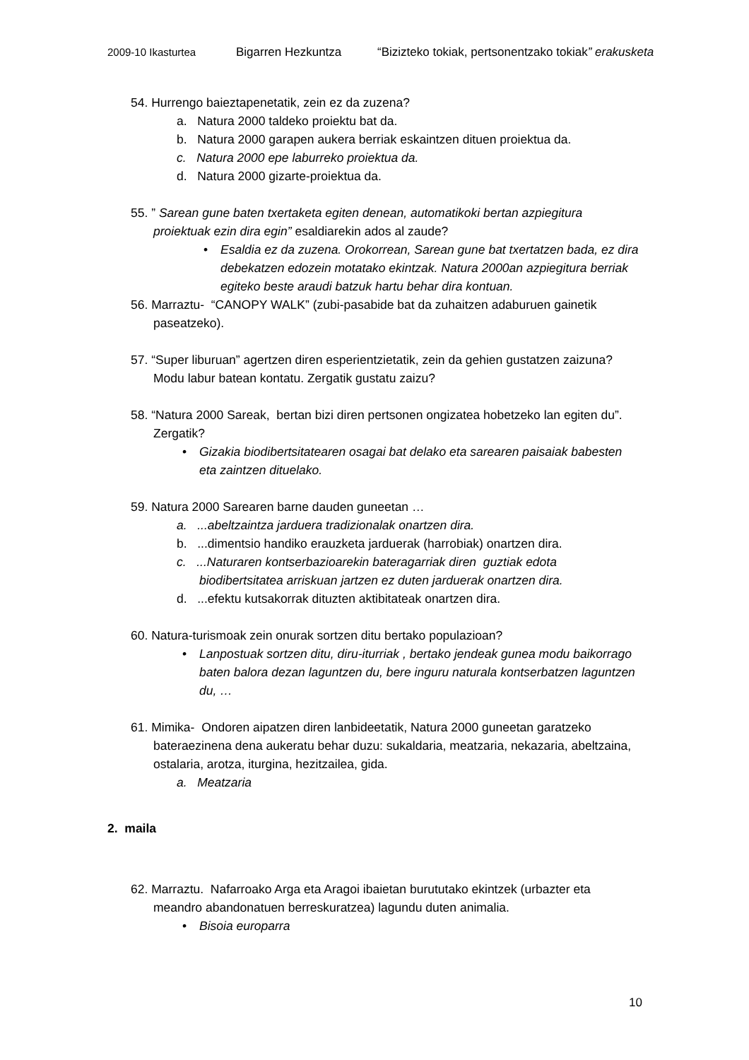2009-10 Ikasturtea Bigarren Hezkuntza “Bizizteko tokiak, pertsonentzako tokiak” erakusketa
54. Hurrengo baieztapenetatik, zein ez da zuzena?
a. Natura 2000 taldeko proiektu bat da.
b. Natura 2000 garapen aukera berriak eskaintzen dituen proiektua da.
c. Natura 2000 epe laburreko proiektua da.
d. Natura 2000 gizarte-proiektua da.
55. ” Sarean gune baten txertaketa egiten denean, automatikoki bertan azpiegitura proiektuak ezin dira egin” esaldiarekin ados al zaude?
Esaldia ez da zuzena. Orokorrean, Sarean gune bat txertatzen bada, ez dira debekatzen edozein motatako ekintzak. Natura 2000an azpiegitura berriak egiteko beste araudi batzuk hartu behar dira kontuan.
56. Marraztu- “CANOPY WALK” (zubi-pasabide bat da zuhaitzen adaburuen gainetik paseatzeko).
57. “Super liburuan” agertzen diren esperientzietatik, zein da gehien gustatzen zaizuna? Modu labur batean kontatu. Zergatik gustatu zaizu?
58. “Natura 2000 Sareak, bertan bizi diren pertsonen ongizatea hobetzeko lan egiten du”. Zergatik?
Gizakia biodibertsitatearen osagai bat delako eta sarearen paisaiak babesten eta zaintzen dituelako.
59. Natura 2000 Sarearen barne dauden guneetan …
a. ...abeltzaintza jarduera tradizionalak onartzen dira.
b. ...dimentsio handiko erauzketa jarduerak (harrobiak) onartzen dira.
c. ...Naturaren kontserbazioarekin bateragarriak diren guztiak edota biodibertsitatea arriskuan jartzen ez duten jarduerak onartzen dira.
d. ...efektu kutsakorrak dituzten aktibitateak onartzen dira.
60. Natura-turismoak zein onurak sortzen ditu bertako populazioan?
Lanpostuak sortzen ditu, diru-iturriak , bertako jendeak gunea modu baikorrago baten balora dezan laguntzen du, bere inguru naturala kontserbatzen laguntzen du, …
61. Mimika- Ondoren aipatzen diren lanbideetatik, Natura 2000 guneetan garatzeko bateraezinena dena aukeratu behar duzu: sukaldaria, meatzaria, nekazaria, abeltzaina, ostalaria, arotza, iturgina, hezitzailea, gida.
a. Meatzaria
2. maila
62. Marraztu. Nafarroako Arga eta Aragoi ibaietan burututako ekintzek (urbazter eta meandro abandonatuen berreskuratzea) lagundu duten animalia.
Bisoia europarra
10